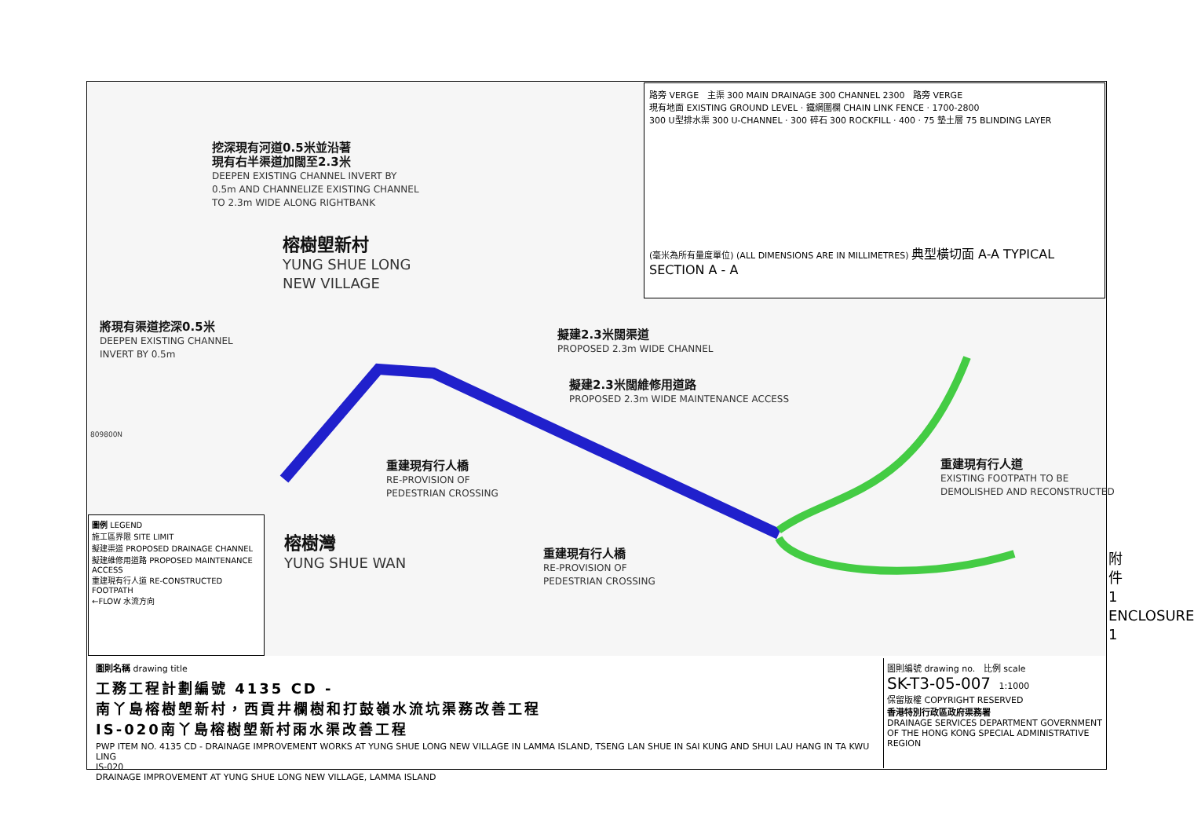挖深現有河道0.5米並沿著
現有右半渠道加闊至2.3米
DEEPEN EXISTING CHANNEL INVERT BY
0.5m AND CHANNELIZE EXISTING CHANNEL
TO 2.3m WIDE ALONG RIGHTBANK
榕樹塱新村
YUNG SHUE LONG
NEW VILLAGE
將現有渠道挖深0.5米
DEEPEN EXISTING CHANNEL
INVERT BY 0.5m
擬建2.3米闊渠道
PROPOSED 2.3m WIDE CHANNEL
擬建2.3米闊維修用道路
PROPOSED 2.3m WIDE MAINTENANCE ACCESS
重建現有行人橋
RE-PROVISION OF
PEDESTRIAN CROSSING
重建現有行人道
EXISTING FOOTPATH TO BE
DEMOLISHED AND RECONSTRUCTED
榕樹灣
YUNG SHUE WAN
重建現有行人橋
RE-PROVISION OF
PEDESTRIAN CROSSING
809800N
路旁 VERGE 主渠 300 MAIN DRAINAGE 300 CHANNEL 2300 路旁 VERGE
現有地面 EXISTING GROUND LEVEL · 鐵網圍欄 CHAIN LINK FENCE · 1700-2800
300 U型排水渠 300 U-CHANNEL · 300 碎石 300 ROCKFILL · 400 · 75 墊土層 75 BLINDING LAYER
(毫米為所有量度單位) (ALL DIMENSIONS ARE IN MILLIMETRES) 典型橫切面 A-A TYPICAL SECTION A - A
圖例 LEGEND
施工區界限 SITE LIMIT
擬建渠道 PROPOSED DRAINAGE CHANNEL
擬建維修用道路 PROPOSED MAINTENANCE ACCESS
重建現有行人道 RE-CONSTRUCTED FOOTPATH
←FLOW 水流方向
圖則名稱 drawing title
工務工程計劃編號 4135 CD -
南丫島榕樹塱新村，西貢井欄樹和打鼓嶺水流坑渠務改善工程
IS-020南丫島榕樹塱新村雨水渠改善工程
PWP ITEM NO. 4135 CD - DRAINAGE IMPROVEMENT WORKS AT YUNG SHUE LONG NEW VILLAGE IN LAMMA ISLAND, TSENG LAN SHUE IN SAI KUNG AND SHUI LAU HANG IN TA KWU LING
IS-020
DRAINAGE IMPROVEMENT AT YUNG SHUE LONG NEW VILLAGE, LAMMA ISLAND
圖則編號 drawing no. 比例 scale
SK-T3-05-007 1:1000
保留版權 COPYRIGHT RESERVED
香港特別行政區政府渠務署
DRAINAGE SERVICES DEPARTMENT GOVERNMENT OF THE HONG KONG SPECIAL ADMINISTRATIVE REGION
附件 1 ENCLOSURE 1